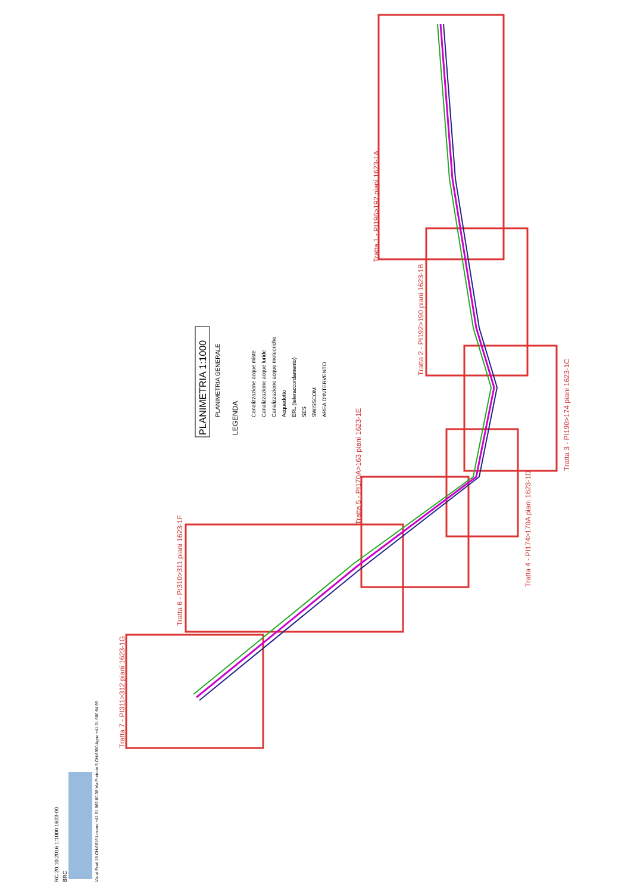Tratta 1 - PI196>192 piani 1623-1A
Tratta 2 - PI192>190 piani 1623-1B
Tratta 3 - PI190>174 piani 1623-1C
Tratta 4 - PI174>170A piani 1623-1D
Tratta 5 - PI170A>163 piani 1623-1E
Tratta 6 - PI310>311 piani 1623-1F
Tratta 7 - PI311>312 piani 1623-1G
PLANIMETRIA 1:1000
PLANIMETRIA GENERALE
LEGENDA
Canalizzazione acque miste
Canalizzazione acque luride
Canalizzazione acque meteoriche
Acquedotto
ERL (teleraccordamento)
SES
SWISSCOM
AREA D'INTERVENTO
RC 20.10.2016 1:1000 1623-00
BRC
Via ai Prati 18 CH-6616 Losone +41 91 809 00 38 Via Pretorio 5 CH-6900 Agno +41 91 600 64 99